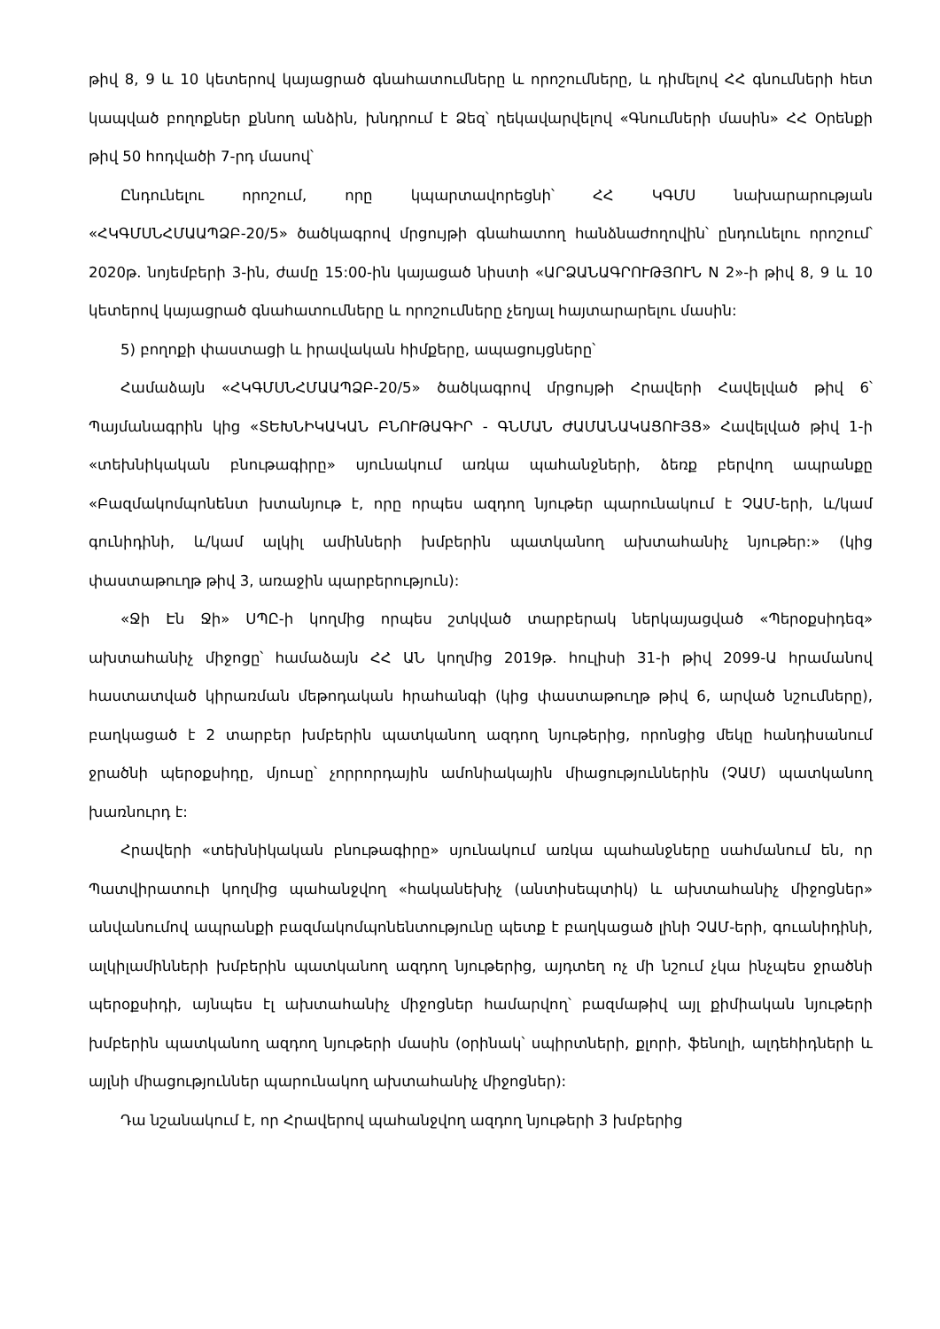թիվ 8, 9 և 10 կետերով կայացրած գնահատումները և որոշումները, և դիմելով ՀՀ գնումների հետ կապված բողոքներ քննող անձին, խնդրում է Ձեզ՝ ղեկավարվելով «Գնումների մասին» ՀՀ Օրենքի թիվ 50 հոդվածի 7-րդ մասով՝
Ընդունելու որոշում, որը կպարտավորեցնի՝ ՀՀ ԿԳՄՍ նախարարության «ՀԿԳՄՍՆՀՄԱԱՊՁԲ-20/5» ծածկագրով մրցույթի գնահատող հանձնաժողովին՝ ընդունելու որոշում՝ 2020թ. նոյեմբերի 3-ին, ժամը 15:00-ին կայացած նիստի «ԱՐՁԱՆԱԳՐՈՒԹՅՈՒՆ N 2»-ի թիվ 8, 9 և 10 կետերով կայացրած գնահատումները և որոշումները չեղյալ հայտարարելու մասին:
5) բողոքի փաստացի և իրավական հիմքերը, ապացույցները՝
Համաձայն «ՀԿԳՄՍՆՀՄԱԱՊՁԲ-20/5» ծածկագրով մրցույթի Հրավերի Հավելված թիվ 6՝ Պայմանագրին կից «ՏԵԽՆԻԿԱԿԱՆ ԲՆՈՒԹԱԳԻՐ - ԳՆՄԱՆ ԺԱՄԱՆԱԿԱՑՈՒՅՑ» Հավելված թիվ 1-ի «տեխնիկական բնութագիրը» սյունակում առկա պահանջների, ձեռք բերվող ապրանքը «Բազմակոմպոնենտ խտանյութ է, որը որպես ազդող նյութեր պարունակում է ՉԱՄ-երի, և/կամ գունիդինի, և/կամ ալկիլ ամինների խմբերին պատկանող ախտահանիչ նյութեր:» (կից փաստաթուղթ թիվ 3, առաջին պարբերություն):
«Ջի Էն Ջի» ՍՊԸ-ի կողմից որպես շտկված տարբերակ ներկայացված «Պերօքսիդեզ» ախտահանիչ միջոցը՝ համաձայն ՀՀ ԱՆ կողմից 2019թ. հուլիսի 31-ի թիվ 2099-Ա հրամանով հաստատված կիրառման մեթոդական հրահանգի (կից փաստաթուղթ թիվ 6, արված նշումները), բաղկացած է 2 տարբեր խմբերին պատկանող ազդող նյութերից, որոնցից մեկը հանդիսանում ջրածնի պերօքսիդը, մյուսը՝ չորրորդային ամոնիակային միացություններին (ՉԱՄ) պատկանող խառնուրդ է:
Հրավերի «տեխնիկական բնութագիրը» սյունակում առկա պահանջները սահմանում են, որ Պատվիրատուի կողմից պահանջվող «հականեխիչ (անտիսեպտիկ) և ախտահանիչ միջոցներ» անվանումով ապրանքի բազմակոմպոնենտությունը պետք է բաղկացած լինի ՉԱՄ-երի, գուանիդինի, ալկիլամինների խմբերին պատկանող ազդող նյութերից, այդտեղ ոչ մի նշում չկա ինչպես ջրածնի պերօքսիդի, այնպես էլ ախտահանիչ միջոցներ համարվող՝ բազմաթիվ այլ քիմիական նյութերի խմբերին պատկանող ազդող նյութերի մասին (օրինակ՝ սպիրտների, քլորի, ֆենոլի, ալդեհիդների և այլնի միացություններ պարունակող ախտահանիչ միջոցներ):
Դա նշանակում է, որ Հրավերով պահանջվող ազդող նյութերի 3 խմբերից